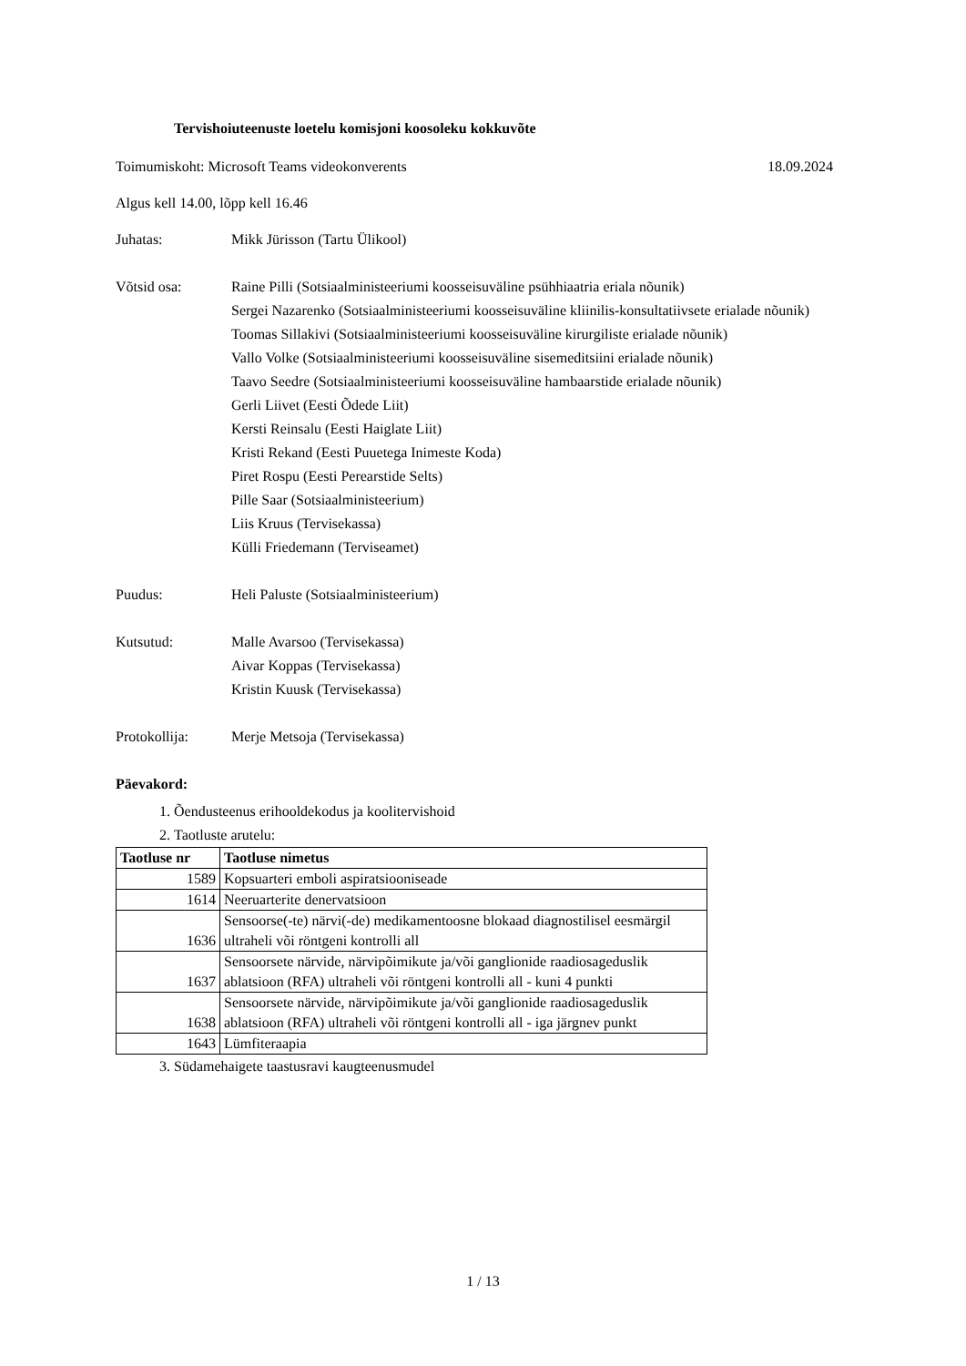Tervishoiuteenuste loetelu komisjoni koosoleku kokkuvõte
Toimumiskoht: Microsoft Teams videokonverents 18.09.2024
Algus kell 14.00, lõpp kell 16.46
Juhatas: Mikk Jürisson (Tartu Ülikool)
Võtsid osa: Raine Pilli (Sotsiaalministeeriumi koosseisuväline psühhiaatria eriala nõunik)
Sergei Nazarenko (Sotsiaalministeeriumi koosseisuväline kliinilis-konsultatiivsete erialade nõunik)
Toomas Sillakivi (Sotsiaalministeeriumi koosseisuväline kirurgiliste erialade nõunik)
Vallo Volke (Sotsiaalministeeriumi koosseisuväline sisemeditsiini erialade nõunik)
Taavo Seedre (Sotsiaalministeeriumi koosseisuväline hambaarstide erialade nõunik)
Gerli Liivet (Eesti Õdede Liit)
Kersti Reinsalu (Eesti Haiglate Liit)
Kristi Rekand (Eesti Puuetega Inimeste Koda)
Piret Rospu (Eesti Perearstide Selts)
Pille Saar (Sotsiaalministeerium)
Liis Kruus (Tervisekassa)
Külli Friedemann (Terviseamet)
Puudus: Heli Paluste (Sotsiaalministeerium)
Kutsutud: Malle Avarsoo (Tervisekassa)
Aivar Koppas (Tervisekassa)
Kristin Kuusk (Tervisekassa)
Protokollija: Merje Metsoja (Tervisekassa)
Päevakord:
1. Õendusteenus erihooldekodus ja koolitervishoid
2. Taotluste arutelu:
| Taotluse nr | Taotluse nimetus |
| --- | --- |
| 1589 | Kopsuarteri emboli aspiratsiooniseade |
| 1614 | Neeruarterite denervatsioon |
| 1636 | Sensoorse(-te) närvi(-de) medikamentoosne blokaad diagnostilisel eesmärgil ultraheli või röntgeni kontrolli all |
| 1637 | Sensoorsete närvide, närvipõimikute ja/või ganglionide raadiosageduslik ablatsioon (RFA) ultraheli või röntgeni kontrolli all - kuni 4 punkti |
| 1638 | Sensoorsete närvide, närvipõimikute ja/või ganglionide raadiosageduslik ablatsioon (RFA) ultraheli või röntgeni kontrolli all - iga järgnev punkt |
| 1643 | Lümfiteraapia |
3. Südamehaigete taastusravi kaugteenusmudel
1 / 13